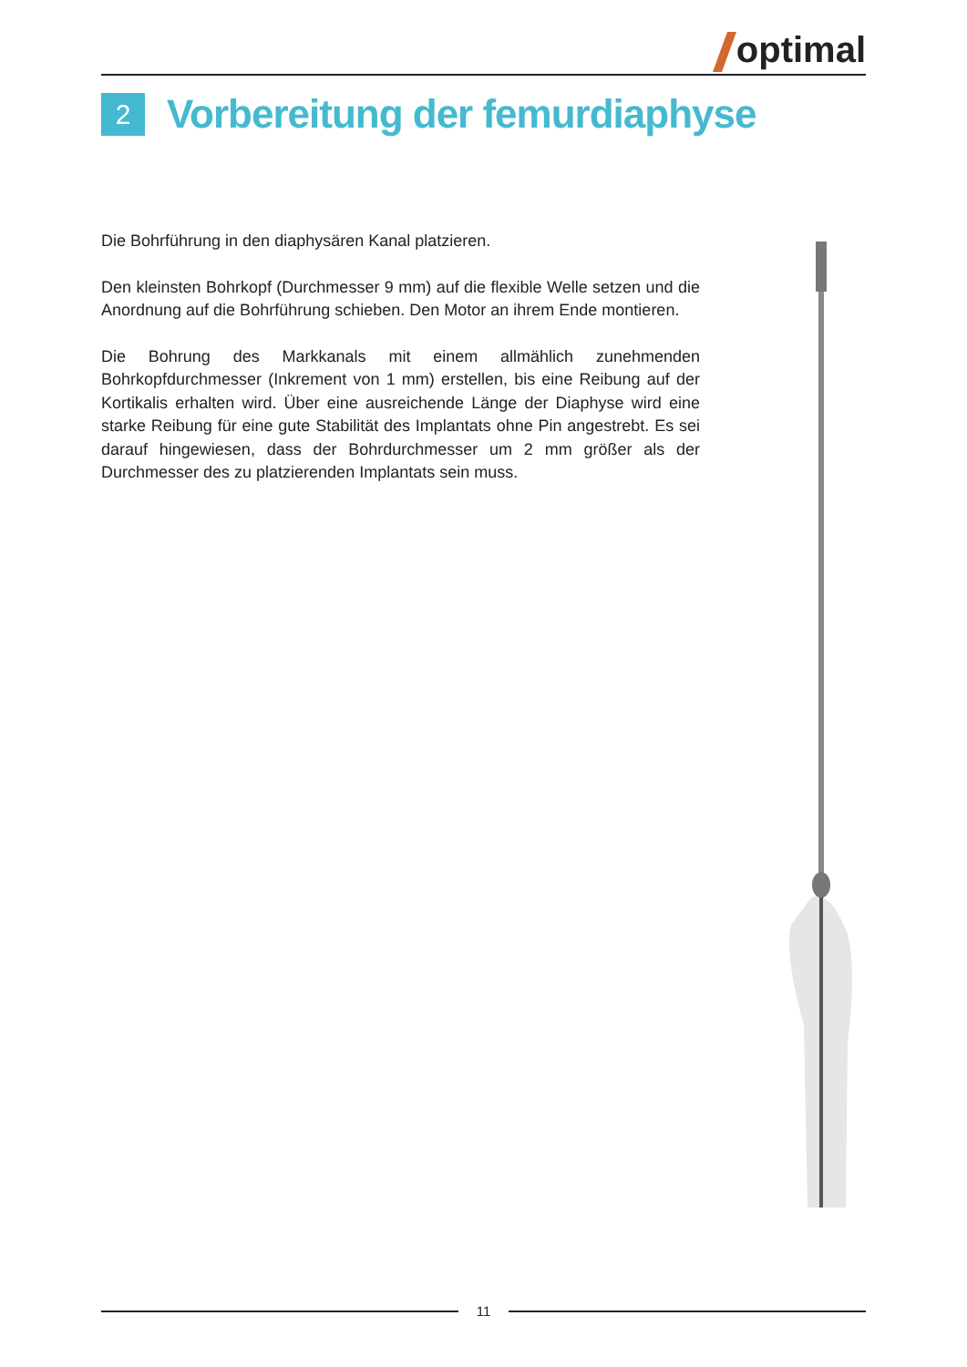optimal
2
Vorbereitung der femurdiaphyse
Die Bohrführung in den diaphysären Kanal platzieren.
Den kleinsten Bohrkopf (Durchmesser 9 mm) auf die flexible Welle setzen und die Anordnung auf die Bohrführung schieben. Den Motor an ihrem Ende montieren.
Die Bohrung des Markkanals mit einem allmählich zunehmenden Bohrkopfdurchmesser (Inkrement von 1 mm) erstellen, bis eine Reibung auf der Kortikalis erhalten wird. Über eine ausreichende Länge der Diaphyse wird eine starke Reibung für eine gute Stabilität des Implantats ohne Pin angestrebt. Es sei darauf hingewiesen, dass der Bohrdurchmesser um 2 mm größer als der Durchmesser des zu platzierenden Implantats sein muss.
11